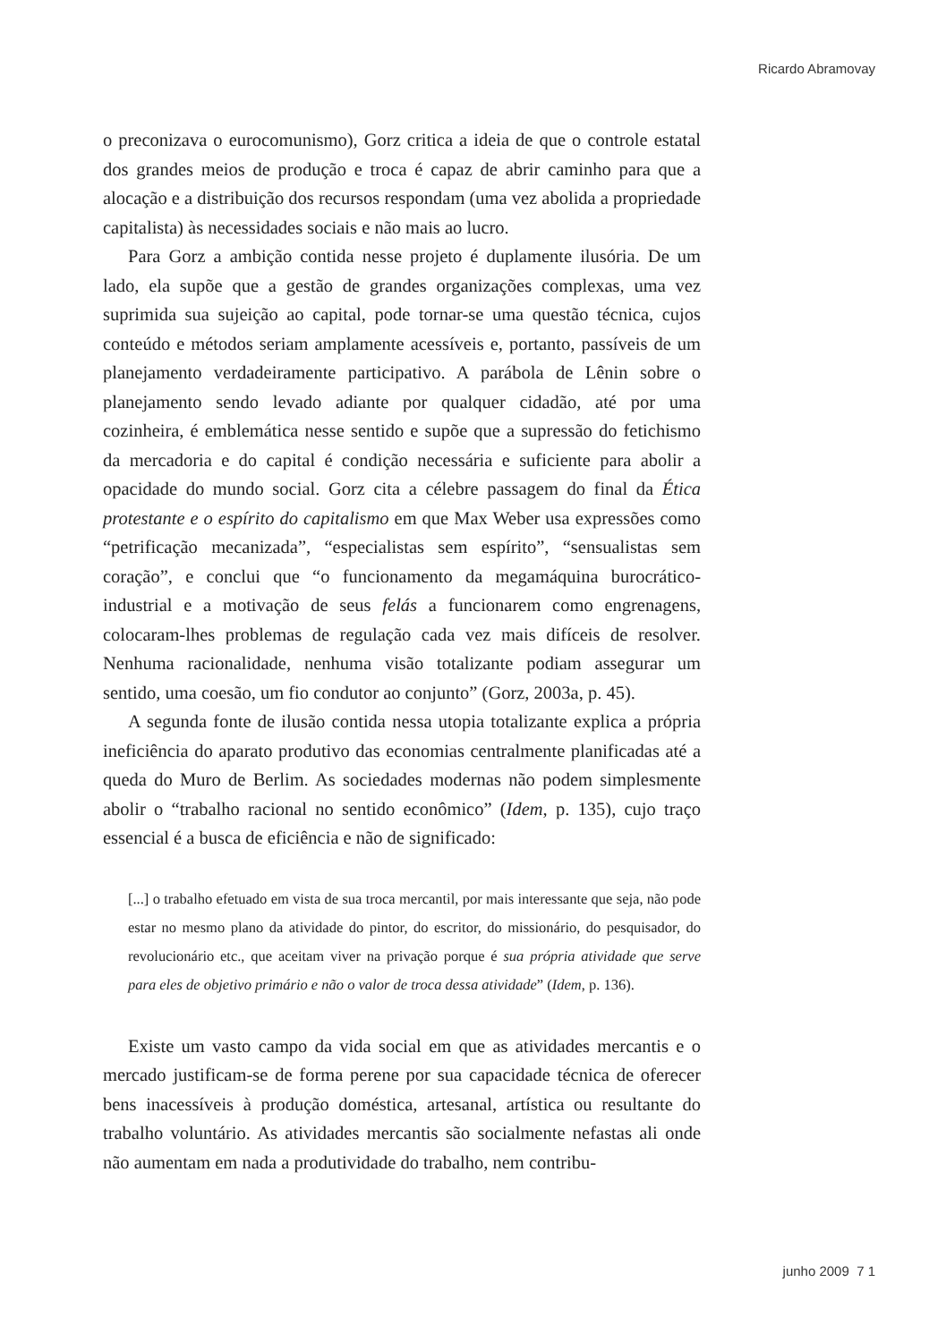Ricardo Abramovay
o preconizava o eurocomunismo), Gorz critica a ideia de que o controle estatal dos grandes meios de produção e troca é capaz de abrir caminho para que a alocação e a distribuição dos recursos respondam (uma vez abolida a propriedade capitalista) às necessidades sociais e não mais ao lucro.
Para Gorz a ambição contida nesse projeto é duplamente ilusória. De um lado, ela supõe que a gestão de grandes organizações complexas, uma vez suprimida sua sujeição ao capital, pode tornar-se uma questão técnica, cujos conteúdo e métodos seriam amplamente acessíveis e, portanto, passíveis de um planejamento verdadeiramente participativo. A parábola de Lênin sobre o planejamento sendo levado adiante por qualquer cidadão, até por uma cozinheira, é emblemática nesse sentido e supõe que a supressão do fetichismo da mercadoria e do capital é condição necessária e suficiente para abolir a opacidade do mundo social. Gorz cita a célebre passagem do final da Ética protestante e o espírito do capitalismo em que Max Weber usa expressões como “petrificação mecanizada”, “especialistas sem espírito”, “sensualistas sem coração”, e conclui que “o funcionamento da megamáquina burocrático-industrial e a motivação de seus felás a funcionarem como engrenagens, colocaram-lhes problemas de regulação cada vez mais difíceis de resolver. Nenhuma racionalidade, nenhuma visão totalizante podiam assegurar um sentido, uma coesão, um fio condutor ao conjunto” (Gorz, 2003a, p. 45).
A segunda fonte de ilusão contida nessa utopia totalizante explica a própria ineficiência do aparato produtivo das economias centralmente planificadas até a queda do Muro de Berlim. As sociedades modernas não podem simplesmente abolir o “trabalho racional no sentido econômico” (Idem, p. 135), cujo traço essencial é a busca de eficiência e não de significado:
[...] o trabalho efetuado em vista de sua troca mercantil, por mais interessante que seja, não pode estar no mesmo plano da atividade do pintor, do escritor, do missionário, do pesquisador, do revolucionário etc., que aceitam viver na privação porque é sua própria atividade que serve para eles de objetivo primário e não o valor de troca dessa atividade” (Idem, p. 136).
Existe um vasto campo da vida social em que as atividades mercantis e o mercado justificam-se de forma perene por sua capacidade técnica de oferecer bens inacessíveis à produção doméstica, artesanal, artística ou resultante do trabalho voluntário. As atividades mercantis são socialmente nefastas ali onde não aumentam em nada a produtividade do trabalho, nem contribu-
junho 2009 7 1